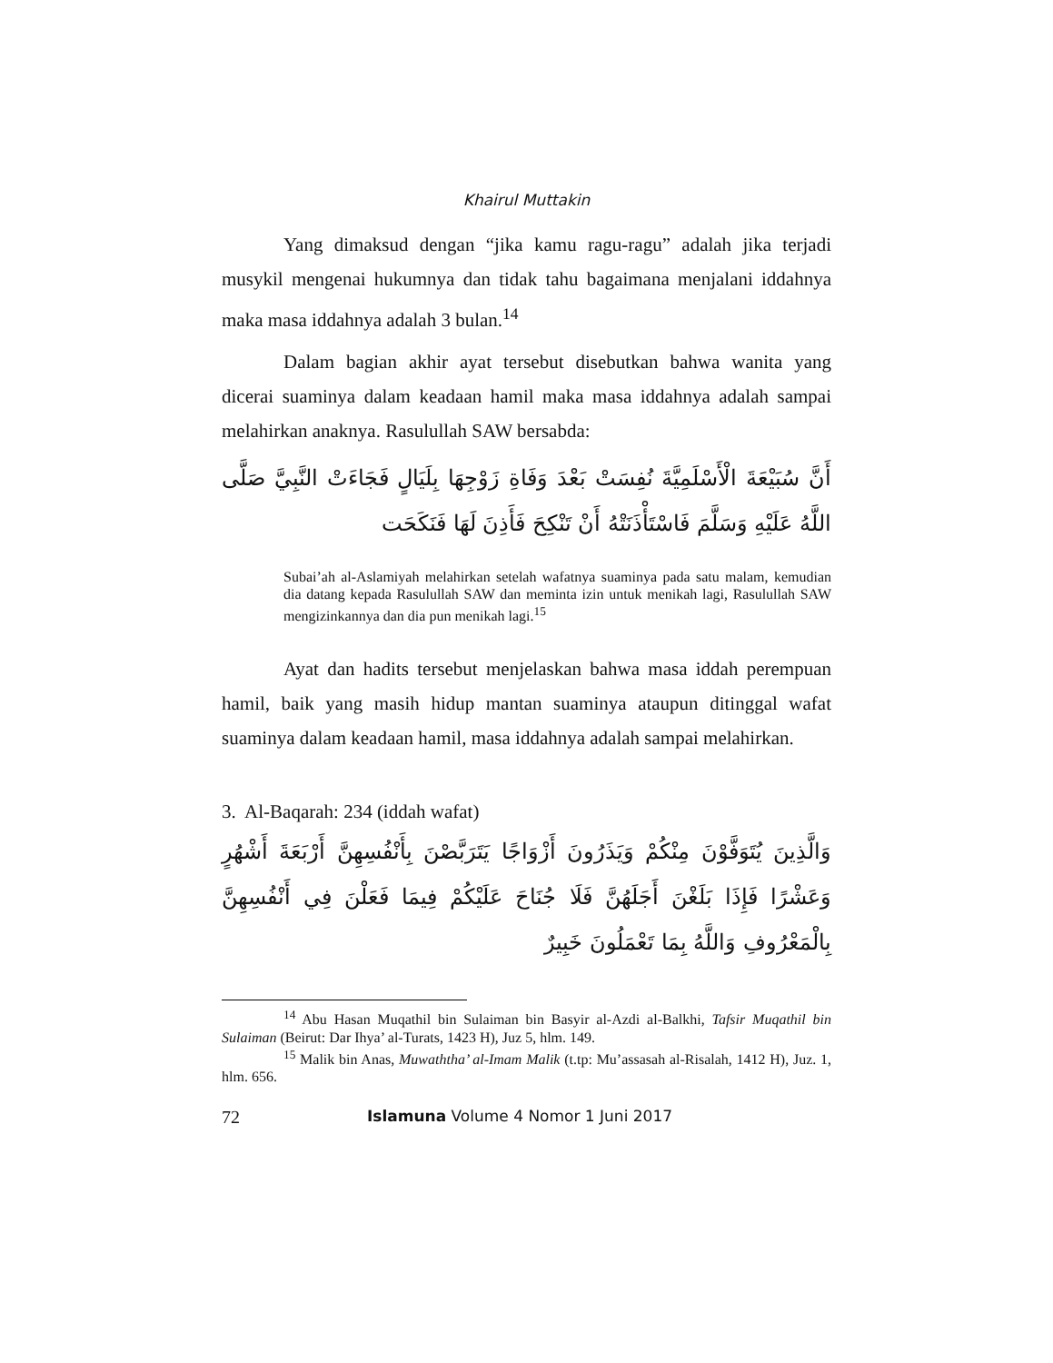Khairul Muttakin
Yang dimaksud dengan “jika kamu ragu-ragu” adalah jika terjadi musykil mengenai hukumnya dan tidak tahu bagaimana menjalani iddahnya maka masa iddahnya adalah 3 bulan.<sup>14</sup>
Dalam bagian akhir ayat tersebut disebutkan bahwa wanita yang dicerai suaminya dalam keadaan hamil maka masa iddahnya adalah sampai melahirkan anaknya. Rasulullah SAW bersabda:
أَنَّ سُبَيْعَةَ الْأَسْلَمِيَّةَ نُفِسَتْ بَعْدَ وَفَاةِ زَوْجِهَا بِلَيَالٍ فَجَاءَتْ النَّبِيَّ صَلَّى اللَّهُ عَلَيْهِ وَسَلَّمَ فَاسْتَأْذَنَتْهُ أَنْ تَنْكِحَ فَأَذِنَ لَهَا فَنَكَحَت
Subai’ah al-Aslamiyah melahirkan setelah wafatnya suaminya pada satu malam, kemudian dia datang kepada Rasulullah SAW dan meminta izin untuk menikah lagi, Rasulullah SAW mengizinkannya dan dia pun menikah lagi.<sup>15</sup>
Ayat dan hadits tersebut menjelaskan bahwa masa iddah perempuan hamil, baik yang masih hidup mantan suaminya ataupun ditinggal wafat suaminya dalam keadaan hamil, masa iddahnya adalah sampai melahirkan.
3. Al-Baqarah: 234 (iddah wafat)
وَالَّذِينَ يُتَوَفَّوْنَ مِنْكُمْ وَيَذَرُونَ أَزْوَاجًا يَتَرَبَّصْنَ بِأَنْفُسِهِنَّ أَرْبَعَةَ أَشْهُرٍ وَعَشْرًا فَإِذَا بَلَغْنَ أَجَلَهُنَّ فَلَا جُنَاحَ عَلَيْكُمْ فِيمَا فَعَلْنَ فِي أَنْفُسِهِنَّ بِالْمَعْرُوفِ وَاللَّهُ بِمَا تَعْمَلُونَ خَبِيرٌ
<sup>14</sup> Abu Hasan Muqathil bin Sulaiman bin Basyir al-Azdi al-Balkhi, Tafsir Muqathil bin Sulaiman (Beirut: Dar Ihya’ al-Turats, 1423 H), Juz 5, hlm. 149.
<sup>15</sup> Malik bin Anas, Muwaththa’ al-Imam Malik (t.tp: Mu’assasah al-Risalah, 1412 H), Juz. 1, hlm. 656.
72 Islamuna Volume 4 Nomor 1 Juni 2017